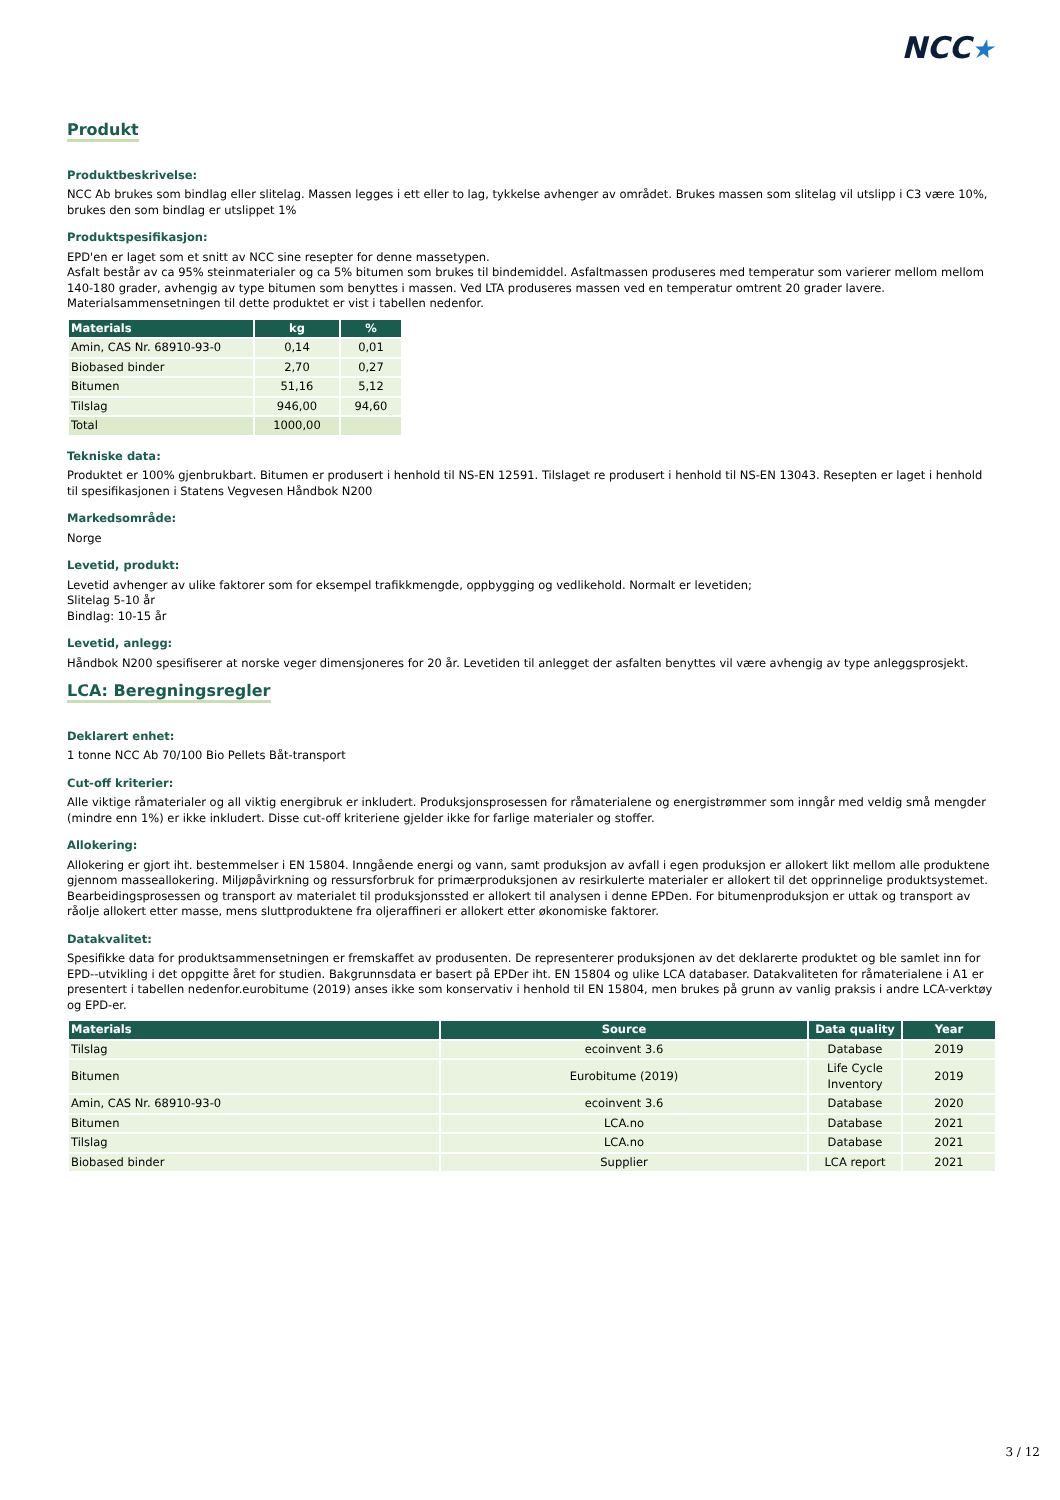NCC★
Produkt
Produktbeskrivelse:
NCC Ab brukes som bindlag eller slitelag. Massen legges i ett eller to lag, tykkelse avhenger av området. Brukes massen som slitelag vil utslipp i C3 være 10%, brukes den som bindlag er utslippet 1%
Produktspesifikasjon:
EPD'en er laget som et snitt av NCC sine resepter for denne massetypen.
Asfalt består av ca 95% steinmaterialer og ca 5% bitumen som brukes til bindemiddel. Asfaltmassen produseres med temperatur som varierer mellom mellom 140-180 grader, avhengig av type bitumen som benyttes i massen. Ved LTA produseres massen ved en temperatur omtrent 20 grader lavere. Materialsammensetningen til dette produktet er vist i tabellen nedenfor.
| Materials | kg | % |
| --- | --- | --- |
| Amin, CAS Nr. 68910-93-0 | 0,14 | 0,01 |
| Biobased binder | 2,70 | 0,27 |
| Bitumen | 51,16 | 5,12 |
| Tilslag | 946,00 | 94,60 |
| Total | 1000,00 | |
Tekniske data:
Produktet er 100% gjenbrukbart. Bitumen er produsert i henhold til NS-EN 12591. Tilslaget re produsert i henhold til NS-EN 13043. Resepten er laget i henhold til spesifikasjonen i Statens Vegvesen Håndbok N200
Markedsområde:
Norge
Levetid, produkt:
Levetid avhenger av ulike faktorer som for eksempel trafikkmengde, oppbygging og vedlikehold. Normalt er levetiden;
Slitelag 5-10 år
Bindlag: 10-15 år
Levetid, anlegg:
Håndbok N200 spesifiserer at norske veger dimensjoneres for 20 år. Levetiden til anlegget der asfalten benyttes vil være avhengig av type anleggsprosjekt.
LCA: Beregningsregler
Deklarert enhet:
1 tonne NCC Ab 70/100 Bio Pellets Båt-transport
Cut-off kriterier:
Alle viktige råmaterialer og all viktig energibruk er inkludert. Produksjonsprosessen for råmaterialene og energistrømmer som inngår med veldig små mengder (mindre enn 1%) er ikke inkludert. Disse cut-off kriteriene gjelder ikke for farlige materialer og stoffer.
Allokering:
Allokering er gjort iht. bestemmelser i EN 15804. Inngående energi og vann, samt produksjon av avfall i egen produksjon er allokert likt mellom alle produktene gjennom masseallokering. Miljøpåvirkning og ressursforbruk for primærproduksjonen av resirkulerte materialer er allokert til det opprinnelige produktsystemet. Bearbeidingsprosessen og transport av materialet til produksjonssted er allokert til analysen i denne EPDen. For bitumenproduksjon er uttak og transport av råolje allokert etter masse, mens sluttproduktene fra oljeraffineri er allokert etter økonomiske faktorer.
Datakvalitet:
Spesifikke data for produktsammensetningen er fremskaffet av produsenten. De representerer produksjonen av det deklarerte produktet og ble samlet inn for EPD--utvikling i det oppgitte året for studien. Bakgrunnsdata er basert på EPDer iht. EN 15804 og ulike LCA databaser. Datakvaliteten for råmaterialene i A1 er presentert i tabellen nedenfor.eurobitume (2019) anses ikke som konservativ i henhold til EN 15804, men brukes på grunn av vanlig praksis i andre LCA-verktøy og EPD-er.
| Materials | Source | Data quality | Year |
| --- | --- | --- | --- |
| Tilslag | ecoinvent 3.6 | Database | 2019 |
| Bitumen | Eurobitume (2019) | Life Cycle Inventory | 2019 |
| Amin, CAS Nr. 68910-93-0 | ecoinvent 3.6 | Database | 2020 |
| Bitumen | LCA.no | Database | 2021 |
| Tilslag | LCA.no | Database | 2021 |
| Biobased binder | Supplier | LCA report | 2021 |
3 / 12